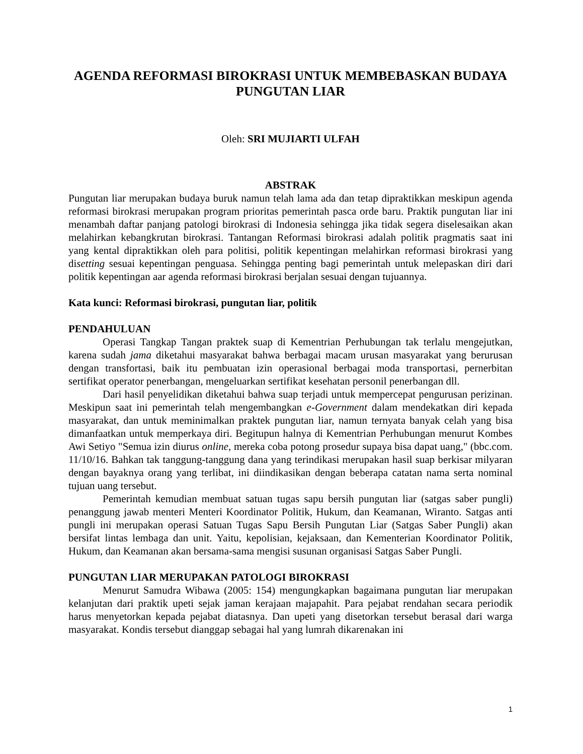AGENDA REFORMASI BIROKRASI UNTUK MEMBEBASKAN BUDAYA PUNGUTAN LIAR
Oleh: SRI MUJIARTI ULFAH
ABSTRAK
Pungutan liar merupakan budaya buruk namun telah lama ada dan tetap dipraktikkan meskipun agenda reformasi birokrasi merupakan program prioritas pemerintah pasca orde baru. Praktik pungutan liar ini menambah daftar panjang patologi birokrasi di Indonesia sehingga jika tidak segera diselesaikan akan melahirkan kebangkrutan birokrasi. Tantangan Reformasi birokrasi adalah politik pragmatis saat ini yang kental dipraktikkan oleh para politisi, politik kepentingan melahirkan reformasi birokrasi yang disetting sesuai kepentingan penguasa. Sehingga penting bagi pemerintah untuk melepaskan diri dari politik kepentingan aar agenda reformasi birokrasi berjalan sesuai dengan tujuannya.
Kata kunci: Reformasi birokrasi, pungutan liar, politik
PENDAHULUAN
Operasi Tangkap Tangan praktek suap di Kementrian Perhubungan tak terlalu mengejutkan, karena sudah jama diketahui masyarakat bahwa berbagai macam urusan masyarakat yang berurusan dengan transfortasi, baik itu pembuatan izin operasional berbagai moda transportasi, pernerbitan sertifikat operator penerbangan, mengeluarkan sertifikat kesehatan personil penerbangan dll.
Dari hasil penyelidikan diketahui bahwa suap terjadi untuk mempercepat pengurusan perizinan. Meskipun saat ini pemerintah telah mengembangkan e-Government dalam mendekatkan diri kepada masyarakat, dan untuk meminimalkan praktek pungutan liar, namun ternyata banyak celah yang bisa dimanfaatkan untuk memperkaya diri. Begitupun halnya di Kementrian Perhubungan menurut Kombes Awi Setiyo "Semua izin diurus online, mereka coba potong prosedur supaya bisa dapat uang," (bbc.com. 11/10/16. Bahkan tak tanggung-tanggung dana yang terindikasi merupakan hasil suap berkisar milyaran dengan bayaknya orang yang terlibat, ini diindikasikan dengan beberapa catatan nama serta nominal tujuan uang tersebut.
Pemerintah kemudian membuat satuan tugas sapu bersih pungutan liar (satgas saber pungli) penanggung jawab menteri Menteri Koordinator Politik, Hukum, dan Keamanan, Wiranto. Satgas anti pungli ini merupakan operasi Satuan Tugas Sapu Bersih Pungutan Liar (Satgas Saber Pungli) akan bersifat lintas lembaga dan unit. Yaitu, kepolisian, kejaksaan, dan Kementerian Koordinator Politik, Hukum, dan Keamanan akan bersama-sama mengisi susunan organisasi Satgas Saber Pungli.
PUNGUTAN LIAR MERUPAKAN PATOLOGI BIROKRASI
Menurut Samudra Wibawa (2005: 154) mengungkapkan bagaimana pungutan liar merupakan kelanjutan dari praktik upeti sejak jaman kerajaan majapahit. Para pejabat rendahan secara periodik harus menyetorkan kepada pejabat diatasnya. Dan upeti yang disetorkan tersebut berasal dari warga masyarakat. Kondis tersebut dianggap sebagai hal yang lumrah dikarenakan ini
1